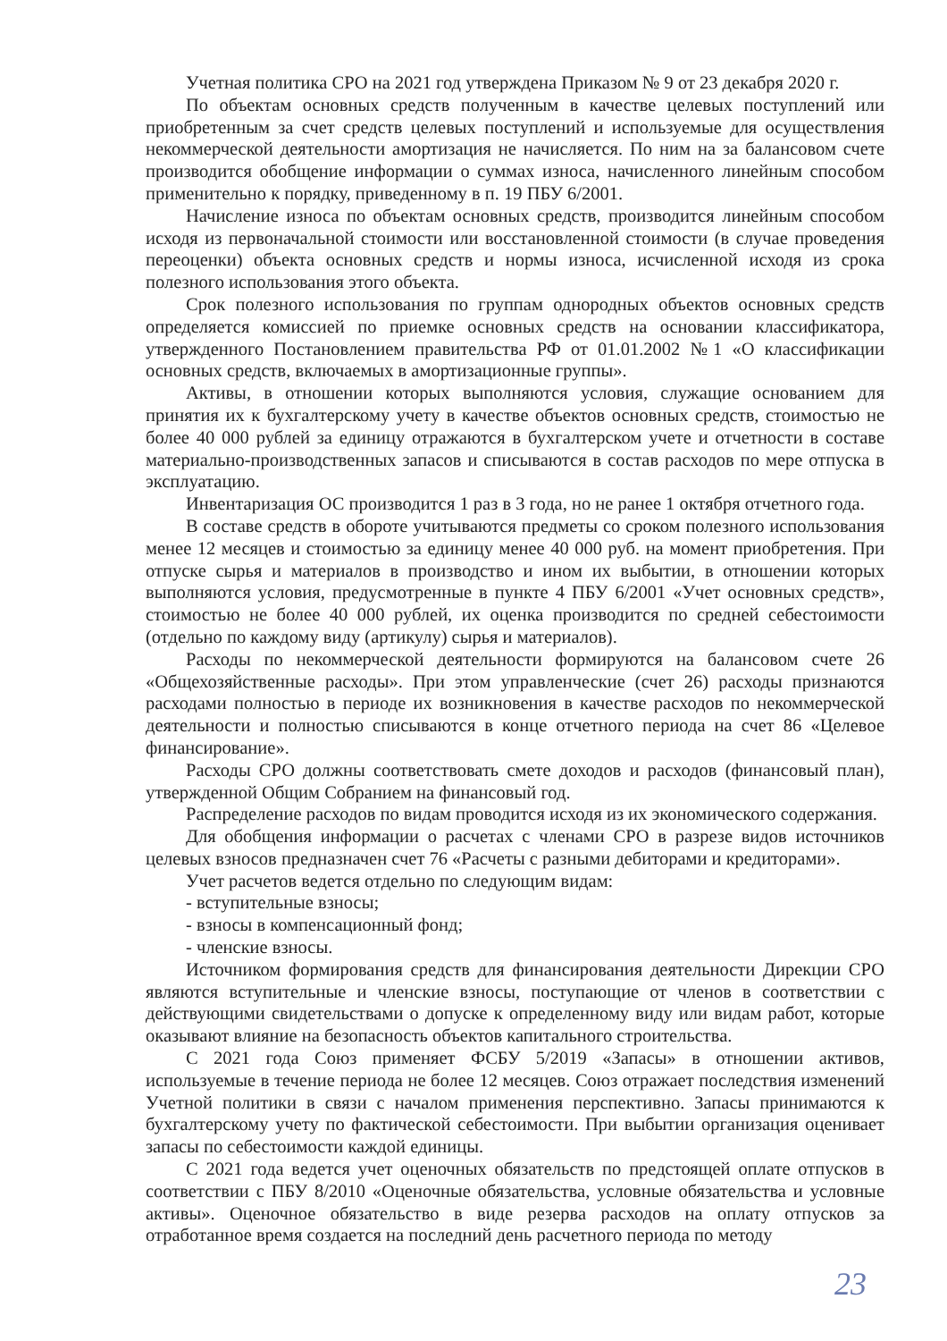Учетная политика СРО на 2021 год утверждена Приказом № 9 от 23 декабря 2020 г.
По объектам основных средств полученным в качестве целевых поступлений или приобретенным за счет средств целевых поступлений и используемые для осуществления некоммерческой деятельности амортизация не начисляется. По ним на за балансовом счете производится обобщение информации о суммах износа, начисленного линейным способом применительно к порядку, приведенному в п. 19 ПБУ 6/2001.
Начисление износа по объектам основных средств, производится линейным способом исходя из первоначальной стоимости или восстановленной стоимости (в случае проведения переоценки) объекта основных средств и нормы износа, исчисленной исходя из срока полезного использования этого объекта.
Срок полезного использования по группам однородных объектов основных средств определяется комиссией по приемке основных средств на основании классификатора, утвержденного Постановлением правительства РФ от 01.01.2002 №1 «О классификации основных средств, включаемых в амортизационные группы».
Активы, в отношении которых выполняются условия, служащие основанием для принятия их к бухгалтерскому учету в качестве объектов основных средств, стоимостью не более 40 000 рублей за единицу отражаются в бухгалтерском учете и отчетности в составе материально-производственных запасов и списываются в состав расходов по мере отпуска в эксплуатацию.
Инвентаризация ОС производится 1 раз в 3 года, но не ранее 1 октября отчетного года.
В составе средств в обороте учитываются предметы со сроком полезного использования менее 12 месяцев и стоимостью за единицу менее 40 000 руб. на момент приобретения. При отпуске сырья и материалов в производство и ином их выбытии, в отношении которых выполняются условия, предусмотренные в пункте 4 ПБУ 6/2001 «Учет основных средств», стоимостью не более 40 000 рублей, их оценка производится по средней себестоимости (отдельно по каждому виду (артикулу) сырья и материалов).
Расходы по некоммерческой деятельности формируются на балансовом счете 26 «Общехозяйственные расходы». При этом управленческие (счет 26) расходы признаются расходами полностью в периоде их возникновения в качестве расходов по некоммерческой деятельности и полностью списываются в конце отчетного периода на счет 86 «Целевое финансирование».
Расходы СРО должны соответствовать смете доходов и расходов (финансовый план), утвержденной Общим Собранием на финансовый год.
Распределение расходов по видам проводится исходя из их экономического содержания.
Для обобщения информации о расчетах с членами СРО в разрезе видов источников целевых взносов предназначен счет 76 «Расчеты с разными дебиторами и кредиторами».
Учет расчетов ведется отдельно по следующим видам:
- вступительные взносы;
- взносы в компенсационный фонд;
- членские взносы.
Источником формирования средств для финансирования деятельности Дирекции СРО являются вступительные и членские взносы, поступающие от членов в соответствии с действующими свидетельствами о допуске к определенному виду или видам работ, которые оказывают влияние на безопасность объектов капитального строительства.
С 2021 года Союз применяет ФСБУ 5/2019 «Запасы» в отношении активов, используемые в течение периода не более 12 месяцев. Союз отражает последствия изменений Учетной политики в связи с началом применения перспективно. Запасы принимаются к бухгалтерскому учету по фактической себестоимости. При выбытии организация оценивает запасы по себестоимости каждой единицы.
С 2021 года ведется учет оценочных обязательств по предстоящей оплате отпусков в соответствии с ПБУ 8/2010 «Оценочные обязательства, условные обязательства и условные активы». Оценочное обязательство в виде резерва расходов на оплату отпусков за отработанное время создается на последний день расчетного периода по методу
23